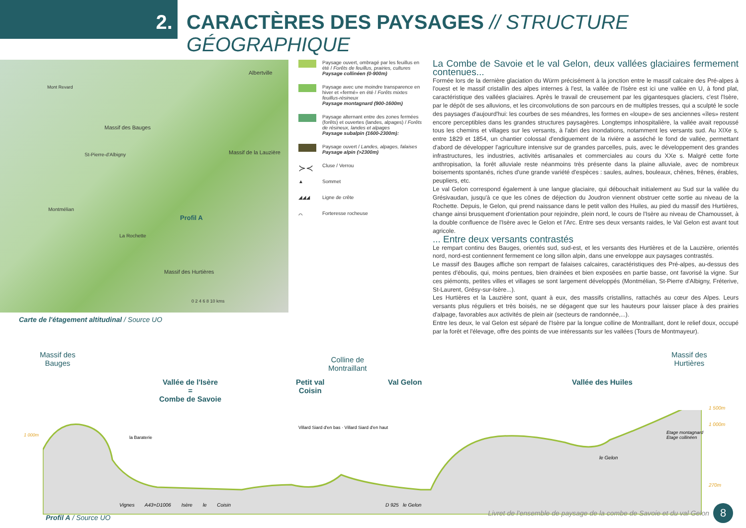2. CARACTÈRES DES PAYSAGES // STRUCTURE GÉOGRAPHIQUE
Albertville
Mont Revard
Massif des Bauges
St-Pierre-d'Albigny Massif de la Lauzière
Montmélian
Profil A
La Rochette
Massif des Hurtières
0 2 4 6 8 10 kms
Carte de l'étagement altitudinal / Source UO
Paysage ouvert, ombragé par les feuillus en été / Forêts de feuillus, prairies, cultures
Paysage collinéen (0-900m)
Paysage avec une moindre transparence en hiver et «fermé» en été / Forêts mixtes feuillus-résineux
Paysage montagnard (900-1600m)
Paysage alternant entre des zones fermées (forêts) et ouvertes (landes, alpages) / Forêts de résineux, landes et alpages
Paysage subalpin (1600-2300m):
Paysage ouvert / Landes, alpages, falaises
Paysage alpin (>2300m)
≻≺
Cluse / Verrou
▲
Sommet
◢◢◢
Ligne de crête
⌒
Forteresse rocheuse
La Combe de Savoie et le val Gelon, deux vallées glaciaires fermement contenues...
Formée lors de la dernière glaciation du Würm précisément à la jonction entre le massif calcaire des Pré-alpes à l'ouest et le massif cristallin des alpes internes à l'est, la vallée de l'Isère est ici une vallée en U, à fond plat, caractéristique des vallées glaciaires. Après le travail de creusement par les gigantesques glaciers, c'est l'Isère, par le dépôt de ses alluvions, et les circonvolutions de son parcours en de multiples tresses, qui a sculpté le socle des paysages d'aujourd'hui: les courbes de ses méandres, les formes en «loupe» de ses anciennes «îles» restent encore perceptibles dans les grandes structures paysagères. Longtemps inhospitalière, la vallée avait repoussé tous les chemins et villages sur les versants, à l'abri des inondations, notamment les versants sud. Au XIXe s, entre 1829 et 1854, un chantier colossal d'endiguement de la rivière a asséché le fond de vallée, permettant d'abord de développer l'agriculture intensive sur de grandes parcelles, puis, avec le développement des grandes infrastructures, les industries, activités artisanales et commerciales au cours du XXe s. Malgré cette forte anthropisation, la forêt alluviale reste néanmoins très présente dans la plaine alluviale, avec de nombreux boisements spontanés, riches d'une grande variété d'espèces : saules, aulnes, bouleaux, chênes, frênes, érables, peupliers, etc.
Le val Gelon correspond également à une langue glaciaire, qui débouchait initialement au Sud sur la vallée du Grésivaudan, jusqu'à ce que les cônes de déjection du Joudron viennent obstruer cette sortie au niveau de la Rochette. Depuis, le Gelon, qui prend naissance dans le petit vallon des Huiles, au pied du massif des Hurtières, change ainsi brusquement d'orientation pour rejoindre, plein nord, le cours de l'Isère au niveau de Chamousset, à la double confluence de l'Isère avec le Gelon et l'Arc. Entre ses deux versants raides, le Val Gelon est avant tout agricole.
... Entre deux versants contrastés
Le rempart continu des Bauges, orientés sud, sud-est, et les versants des Hurtières et de la Lauzière, orientés nord, nord-est contiennent fermement ce long sillon alpin, dans une enveloppe aux paysages contrastés.
Le massif des Bauges affiche son rempart de falaises calcaires, caractéristiques des Pré-alpes, au-dessus des pentes d'éboulis, qui, moins pentues, bien drainées et bien exposées en partie basse, ont favorisé la vigne. Sur ces piémonts, petites villes et villages se sont largement développés (Montmélian, St-Pierre d'Albigny, Fréterive, St-Laurent, Grésy-sur-Isère...).
Les Hurtières et la Lauzière sont, quant à eux, des massifs cristallins, rattachés au cœur des Alpes. Leurs versants plus réguliers et très boisés, ne se dégagent que sur les hauteurs pour laisser place à des prairies d'alpage, favorables aux activités de plein air (secteurs de randonnée,...).
Entre les deux, le val Gelon est séparé de l'Isère par la longue colline de Montraillant, dont le relief doux, occupé par la forêt et l'élevage, offre des points de vue intéressants sur les vallées (Tours de Montmayeur).
Massif des
Bauges
Colline de
Montraillant
Massif des
Hurtières
Vallée de l'Isère
=
Combe de Savoie
Petit val
Coisin
Val Gelon Vallée des Huiles
1 000m
1 500m
1 000m
270m
la Baraterie
Villard Siard d'en bas · Villard Siard d'en haut
Etage montagnard
Etage collinéen
le Gelon
Vignes A43+D1006 Isère le Coisin
D 925 le Gelon
Profil A / Source UO
Livret de l'ensemble de paysage de la combe de Savoie et du val Gelon 8